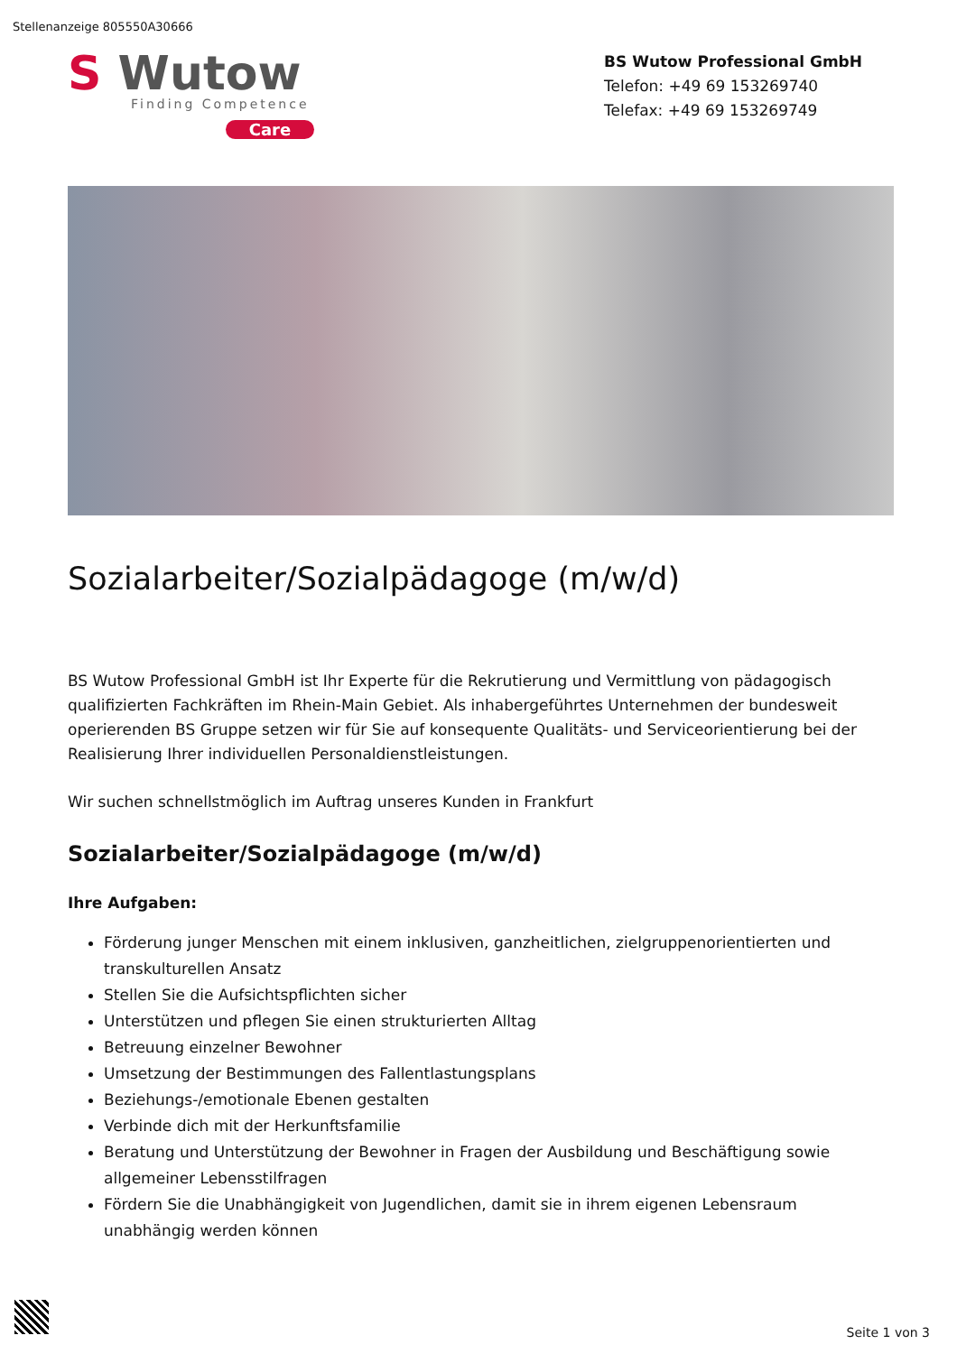Stellenanzeige 805550A30666
S Wutow
Finding Competence
Care
BS Wutow Professional GmbH
Telefon: +49 69 153269740
Telefax: +49 69 153269749
Sozialarbeiter/Sozialpädagoge (m/w/d)
BS Wutow Professional GmbH ist Ihr Experte für die Rekrutierung und Vermittlung von pädagogisch qualifizierten Fachkräften im Rhein-Main Gebiet. Als inhabergeführtes Unternehmen der bundesweit operierenden BS Gruppe setzen wir für Sie auf konsequente Qualitäts- und Serviceorientierung bei der Realisierung Ihrer individuellen Personaldienstleistungen.
Wir suchen schnellstmöglich im Auftrag unseres Kunden in Frankfurt
Sozialarbeiter/Sozialpädagoge (m/w/d)
Ihre Aufgaben:
Förderung junger Menschen mit einem inklusiven, ganzheitlichen, zielgruppenorientierten und transkulturellen Ansatz
Stellen Sie die Aufsichtspflichten sicher
Unterstützen und pflegen Sie einen strukturierten Alltag
Betreuung einzelner Bewohner
Umsetzung der Bestimmungen des Fallentlastungsplans
Beziehungs-/emotionale Ebenen gestalten
Verbinde dich mit der Herkunftsfamilie
Beratung und Unterstützung der Bewohner in Fragen der Ausbildung und Beschäftigung sowie allgemeiner Lebensstilfragen
Fördern Sie die Unabhängigkeit von Jugendlichen, damit sie in ihrem eigenen Lebensraum unabhängig werden können
Seite 1 von 3